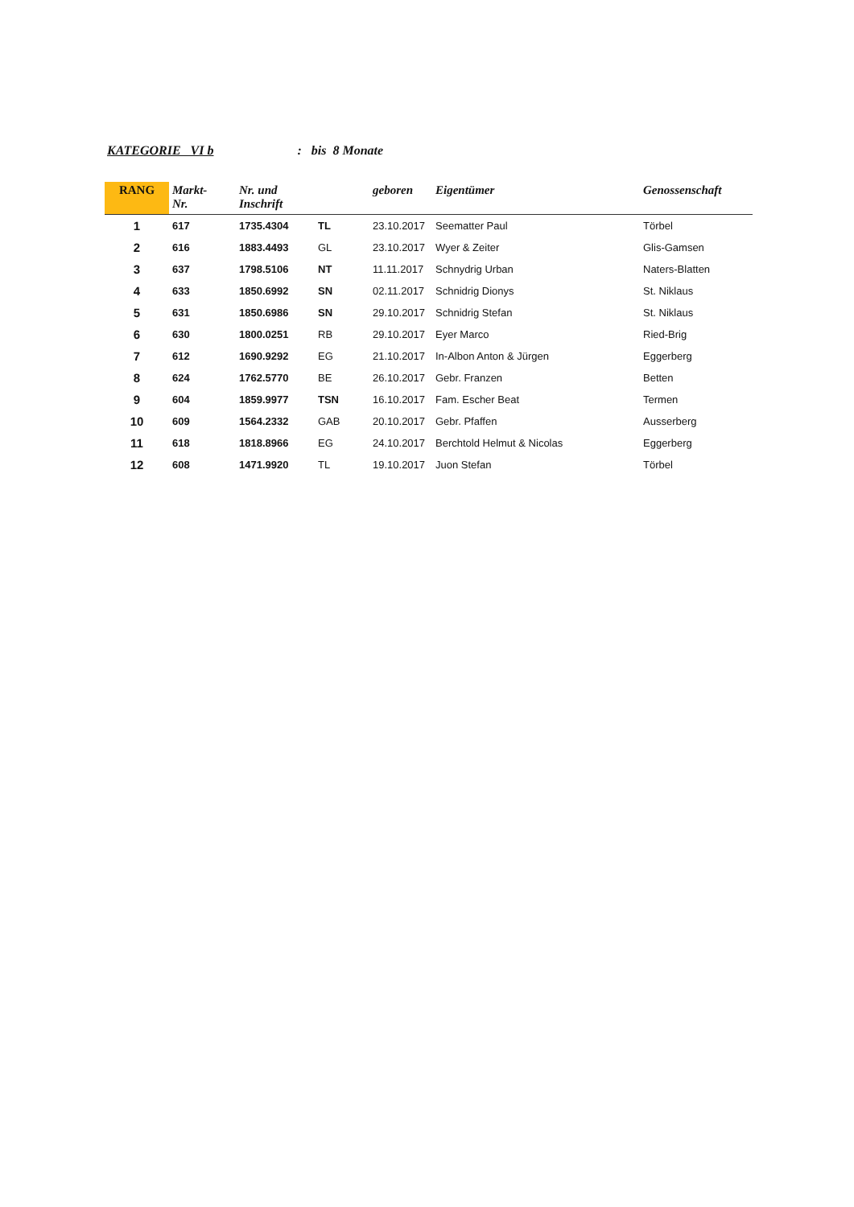KATEGORIE VI b : bis 8 Monate
| RANG | Markt- Nr. | Nr. und Inschrift | | geboren | Eigentümer | Genossenschaft |
| --- | --- | --- | --- | --- | --- | --- |
| 1 | 617 | 1735.4304 | TL | 23.10.2017 | Seematter Paul | Törbel |
| 2 | 616 | 1883.4493 | GL | 23.10.2017 | Wyer & Zeiter | Glis-Gamsen |
| 3 | 637 | 1798.5106 | NT | 11.11.2017 | Schnydrig Urban | Naters-Blatten |
| 4 | 633 | 1850.6992 | SN | 02.11.2017 | Schnidrig Dionys | St. Niklaus |
| 5 | 631 | 1850.6986 | SN | 29.10.2017 | Schnidrig Stefan | St. Niklaus |
| 6 | 630 | 1800.0251 | RB | 29.10.2017 | Eyer Marco | Ried-Brig |
| 7 | 612 | 1690.9292 | EG | 21.10.2017 | In-Albon Anton & Jürgen | Eggerberg |
| 8 | 624 | 1762.5770 | BE | 26.10.2017 | Gebr. Franzen | Betten |
| 9 | 604 | 1859.9977 | TSN | 16.10.2017 | Fam. Escher Beat | Termen |
| 10 | 609 | 1564.2332 | GAB | 20.10.2017 | Gebr. Pfaffen | Ausserberg |
| 11 | 618 | 1818.8966 | EG | 24.10.2017 | Berchtold Helmut & Nicolas | Eggerberg |
| 12 | 608 | 1471.9920 | TL | 19.10.2017 | Juon Stefan | Törbel |